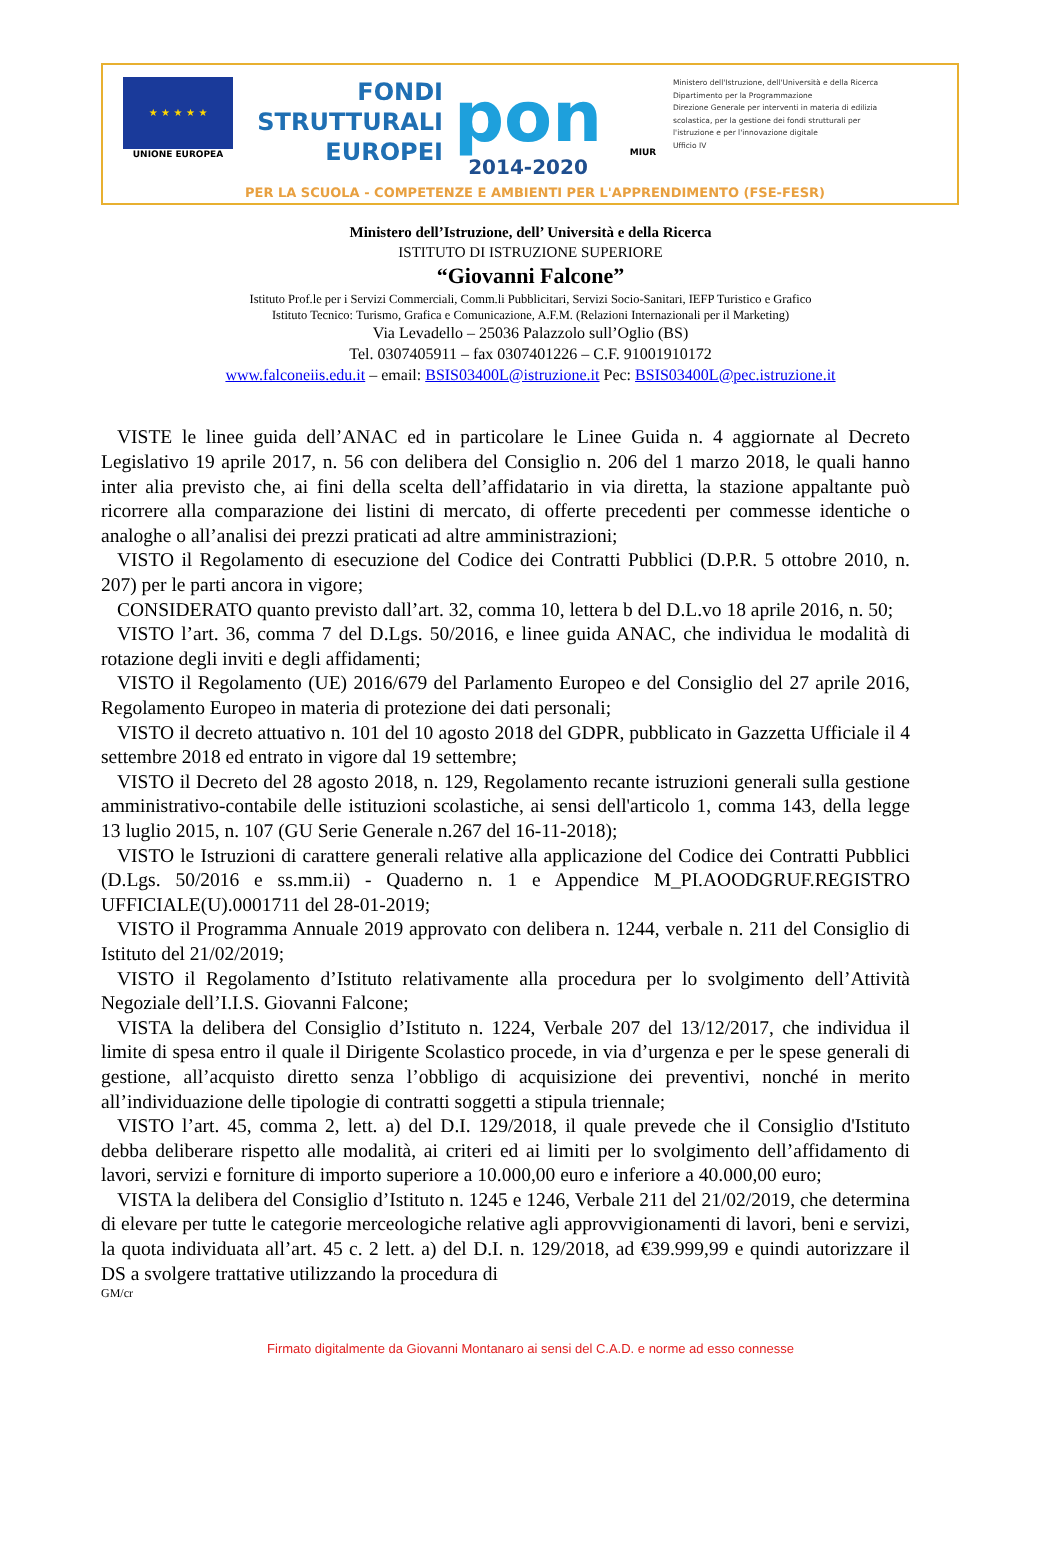★ ★ ★ ★ ★
UNIONE EUROPEA
FONDI
STRUTTURALI
EUROPEI
pon
2014-2020
MIUR
Ministero dell'Istruzione, dell'Università e della Ricerca
Dipartimento per la Programmazione
Direzione Generale per interventi in materia di edilizia scolastica, per la gestione dei fondi strutturali per l'istruzione e per l'innovazione digitale
Ufficio IV
PER LA SCUOLA - COMPETENZE E AMBIENTI PER L'APPRENDIMENTO (FSE-FESR)
Ministero dell’Istruzione, dell’ Università e della Ricerca
ISTITUTO DI ISTRUZIONE SUPERIORE
“Giovanni Falcone”
Istituto Prof.le per i Servizi Commerciali, Comm.li Pubblicitari, Servizi Socio-Sanitari, IEFP Turistico e Grafico
Istituto Tecnico: Turismo, Grafica e Comunicazione, A.F.M. (Relazioni Internazionali per il Marketing)
Via Levadello – 25036 Palazzolo sull’Oglio (BS)
Tel. 0307405911 – fax 0307401226 – C.F. 91001910172
www.falconeiis.edu.it – email: BSIS03400L@istruzione.it Pec: BSIS03400L@pec.istruzione.it
VISTE le linee guida dell’ANAC ed in particolare le Linee Guida n. 4 aggiornate al Decreto Legislativo 19 aprile 2017, n. 56 con delibera del Consiglio n. 206 del 1 marzo 2018, le quali hanno inter alia previsto che, ai fini della scelta dell’affidatario in via diretta, la stazione appaltante può ricorrere alla comparazione dei listini di mercato, di offerte precedenti per commesse identiche o analoghe o all’analisi dei prezzi praticati ad altre amministrazioni;
VISTO il Regolamento di esecuzione del Codice dei Contratti Pubblici (D.P.R. 5 ottobre 2010, n. 207) per le parti ancora in vigore;
CONSIDERATO quanto previsto dall’art. 32, comma 10, lettera b del D.L.vo 18 aprile 2016, n. 50;
VISTO l’art. 36, comma 7 del D.Lgs. 50/2016, e linee guida ANAC, che individua le modalità di rotazione degli inviti e degli affidamenti;
VISTO il Regolamento (UE) 2016/679 del Parlamento Europeo e del Consiglio del 27 aprile 2016, Regolamento Europeo in materia di protezione dei dati personali;
VISTO il decreto attuativo n. 101 del 10 agosto 2018 del GDPR, pubblicato in Gazzetta Ufficiale il 4 settembre 2018 ed entrato in vigore dal 19 settembre;
VISTO il Decreto del 28 agosto 2018, n. 129, Regolamento recante istruzioni generali sulla gestione amministrativo-contabile delle istituzioni scolastiche, ai sensi dell'articolo 1, comma 143, della legge 13 luglio 2015, n. 107 (GU Serie Generale n.267 del 16-11-2018);
VISTO le Istruzioni di carattere generali relative alla applicazione del Codice dei Contratti Pubblici (D.Lgs. 50/2016 e ss.mm.ii) - Quaderno n. 1 e Appendice M_PI.AOODGRUF.REGISTRO UFFICIALE(U).0001711 del 28-01-2019;
VISTO il Programma Annuale 2019 approvato con delibera n. 1244, verbale n. 211 del Consiglio di Istituto del 21/02/2019;
VISTO il Regolamento d’Istituto relativamente alla procedura per lo svolgimento dell’Attività Negoziale dell’I.I.S. Giovanni Falcone;
VISTA la delibera del Consiglio d’Istituto n. 1224, Verbale 207 del 13/12/2017, che individua il limite di spesa entro il quale il Dirigente Scolastico procede, in via d’urgenza e per le spese generali di gestione, all’acquisto diretto senza l’obbligo di acquisizione dei preventivi, nonché in merito all’individuazione delle tipologie di contratti soggetti a stipula triennale;
VISTO l’art. 45, comma 2, lett. a) del D.I. 129/2018, il quale prevede che il Consiglio d'Istituto debba deliberare rispetto alle modalità, ai criteri ed ai limiti per lo svolgimento dell’affidamento di lavori, servizi e forniture di importo superiore a 10.000,00 euro e inferiore a 40.000,00 euro;
VISTA la delibera del Consiglio d’Istituto n. 1245 e 1246, Verbale 211 del 21/02/2019, che determina di elevare per tutte le categorie merceologiche relative agli approvvigionamenti di lavori, beni e servizi, la quota individuata all’art. 45 c. 2 lett. a) del D.I. n. 129/2018, ad €39.999,99 e quindi autorizzare il DS a svolgere trattative utilizzando la procedura di
GM/cr
Firmato digitalmente da Giovanni Montanaro ai sensi del C.A.D. e norme ad esso connesse